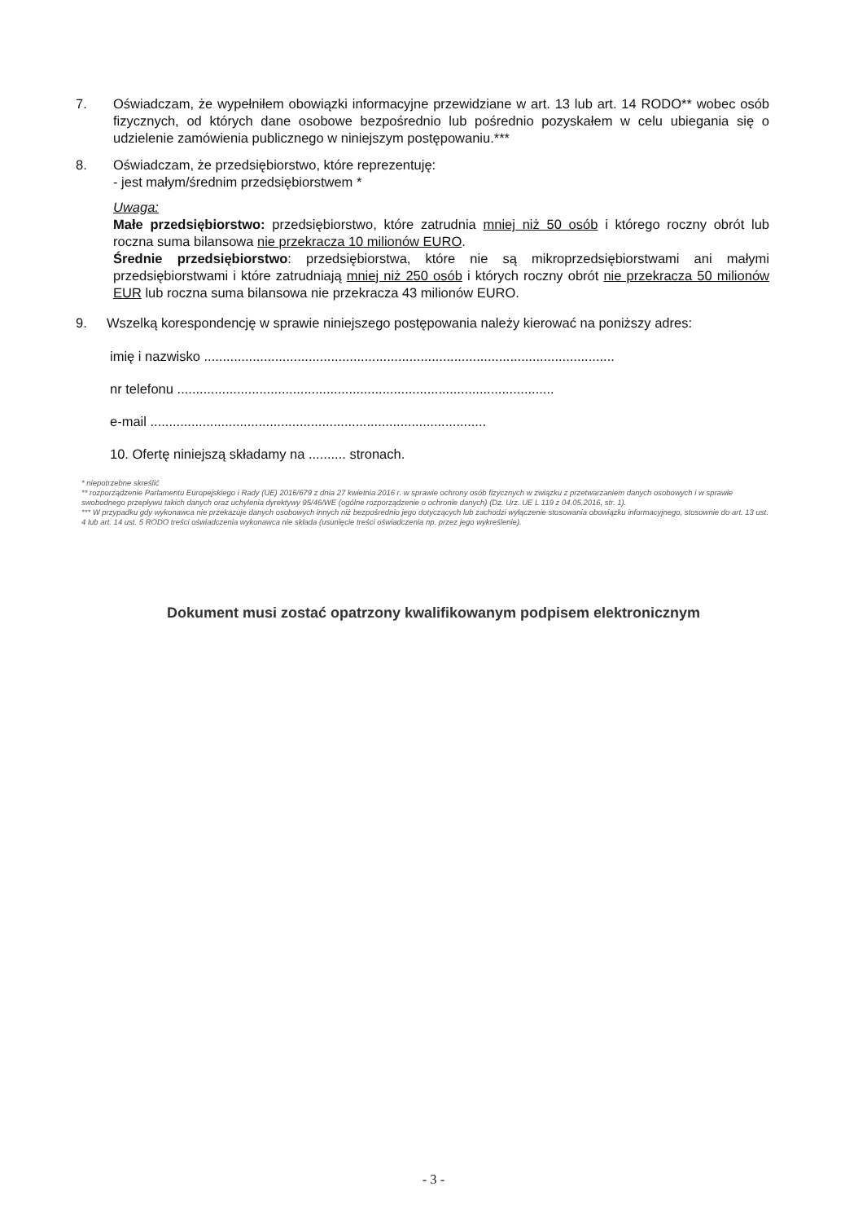7. Oświadczam, że wypełniłem obowiązki informacyjne przewidziane w art. 13 lub art. 14 RODO** wobec osób fizycznych, od których dane osobowe bezpośrednio lub pośrednio pozyskałem w celu ubiegania się o udzielenie zamówienia publicznego w niniejszym postępowaniu.***
8. Oświadczam, że przedsiębiorstwo, które reprezentuję:
- jest małym/średnim przedsiębiorstwem *
Uwaga:
Małe przedsiębiorstwo: przedsiębiorstwo, które zatrudnia mniej niż 50 osób i którego roczny obrót lub roczna suma bilansowa nie przekracza 10 milionów EURO.
Średnie przedsiębiorstwo: przedsiębiorstwa, które nie są mikroprzedsiębiorstwami ani małymi przedsiębiorstwami i które zatrudniają mniej niż 250 osób i których roczny obrót nie przekracza 50 milionów EUR lub roczna suma bilansowa nie przekracza 43 milionów EURO.
9. Wszelką korespondencję w sprawie niniejszego postępowania należy kierować na poniższy adres:
imię i nazwisko ..............................................................................................................
nr telefonu .....................................................................................................
e-mail ..........................................................................................
10. Ofertę niniejszą składamy na .......... stronach.
* niepotrzebne skreślić
** rozporządzenie Parlamentu Europejskiego i Rady (UE) 2016/679 z dnia 27 kwietnia 2016 r. w sprawie ochrony osób fizycznych w związku z przetwarzaniem danych osobowych i w sprawie swobodnego przepływu takich danych oraz uchylenia dyrektywy 95/46/WE (ogólne rozporządzenie o ochronie danych) (Dz. Urz. UE L 119 z 04.05.2016, str. 1).
*** W przypadku gdy wykonawca nie przekazuje danych osobowych innych niż bezpośrednio jego dotyczących lub zachodzi wyłączenie stosowania obowiązku informacyjnego, stosownie do art. 13 ust. 4 lub art. 14 ust. 5 RODO treści oświadczenia wykonawca nie składa (usunięcie treści oświadczenia np. przez jego wykreślenie).
Dokument musi zostać opatrzony kwalifikowanym podpisem elektronicznym
- 3 -